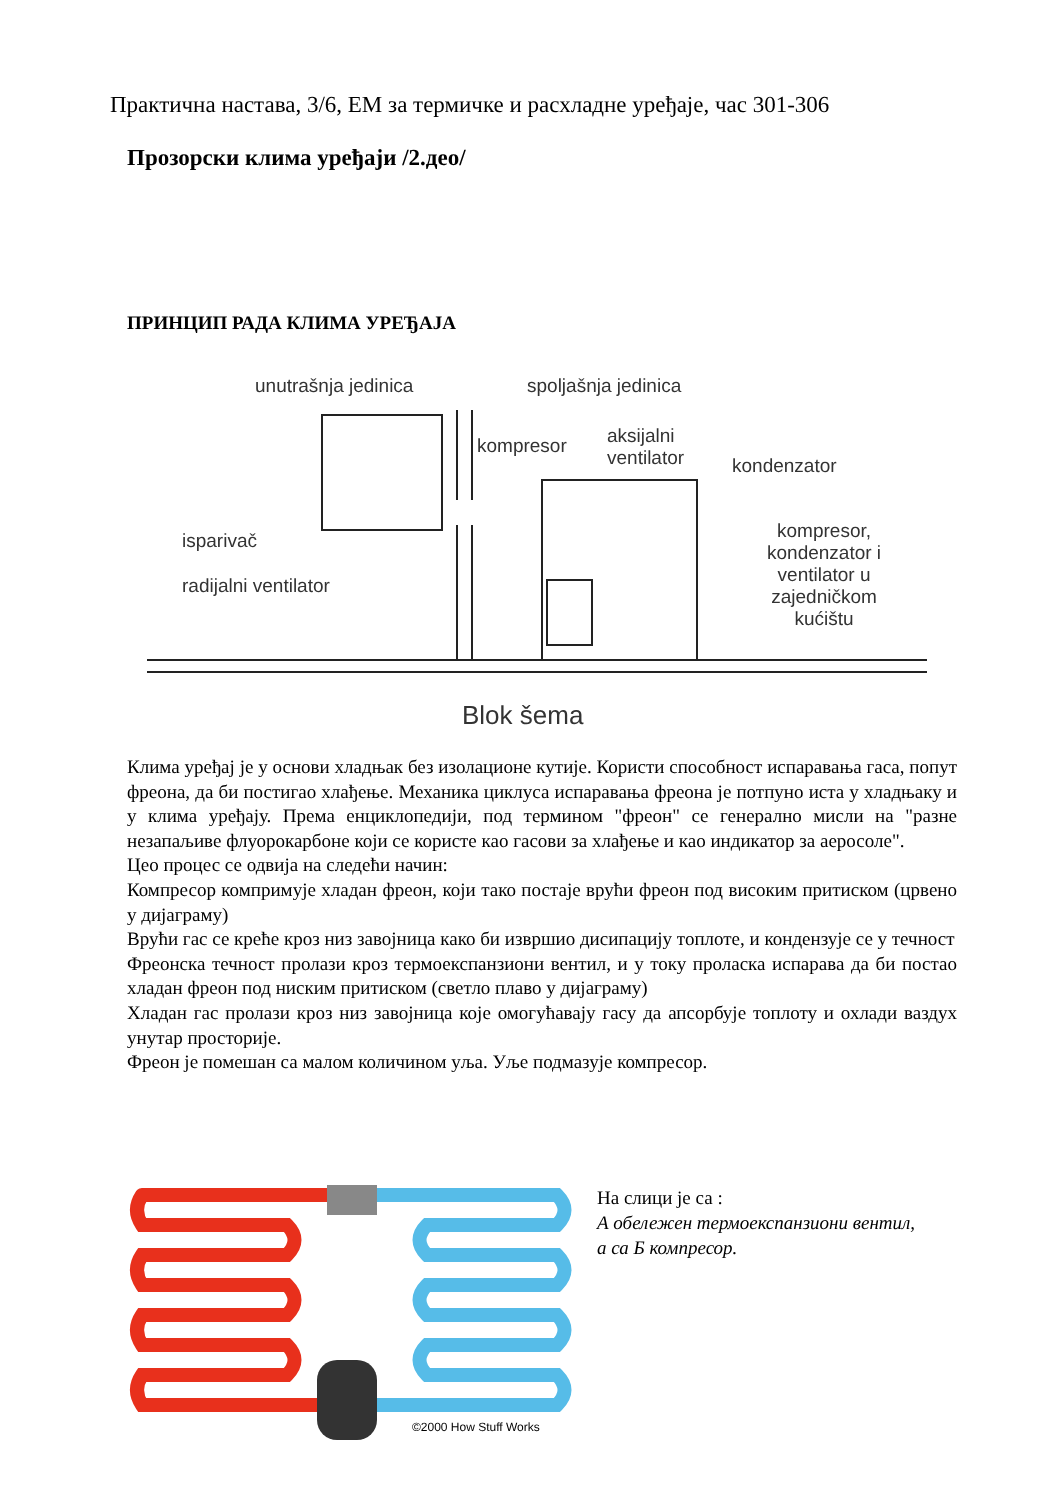Практична настава, 3/6, ЕМ за термичке и расхладне уређаје, час 301-306
Прозорски клима уређаји /2.део/
ПРИНЦИП РАДА КЛИМА УРЕЂАЈА
unutrašnja jedinica spoljašnja jedinica
kompresor aksijalni
ventilator kondenzator
isparivač
radijalni ventilator
kompresor,
kondenzator i
ventilator u
zajedničkom
kućištu
Blok šema
Клима уређај је у основи хладњак без изолационе кутије. Користи способност испаравања гаса, попут фреона, да би постигао хлађење. Механика циклуса испаравања фреона је потпуно иста у хладњаку и у клима уређају. Према енциклопедији, под термином "фреон" се генерално мисли на "разне незапаљиве флуорокарбоне који се користе као гасови за хлађење и као индикатор за аеросоле".
Цео процес се одвија на следећи начин:
Компресор компримује хладан фреон, који тако постаје врући фреон под високим притиском (црвено у дијаграму)
Врући гас се креће кроз низ завојница како би извршио дисипацију топлоте, и кондензује се у течност
Фреонска течност пролази кроз термоекспанзиони вентил, и у току проласка испарава да би постао хладан фреон под ниским притиском (светло плаво у дијаграму)
Хладан гас пролази кроз низ завојница које омогућавају гасу да апсорбује топлоту и охлади ваздух унутар просторије.
Фреон је помешан са малом количином уља. Уље подмазује компресор.
©2000 How Stuff Works
На слици је са :
А обележен термоекспанзиони вентил,
а са Б компресор.